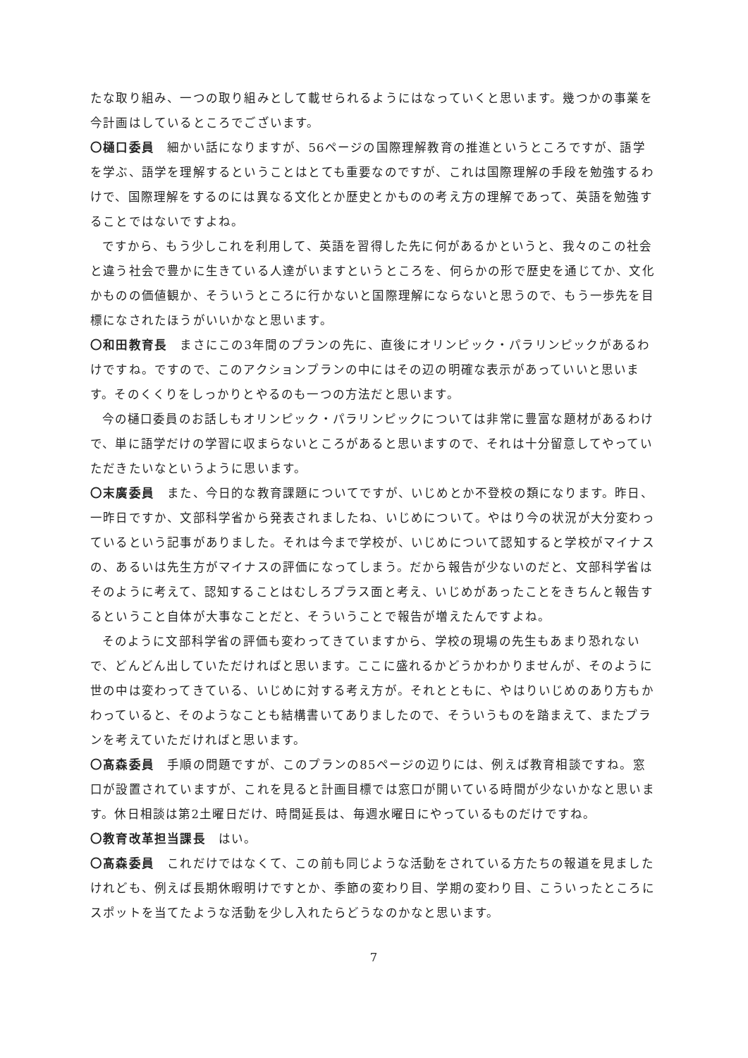たな取り組み、一つの取り組みとして載せられるようにはなっていくと思います。幾つかの事業を今計画はしているところでございます。
〇樋口委員　細かい話になりますが、56ページの国際理解教育の推進というところですが、語学を学ぶ、語学を理解するということはとても重要なのですが、これは国際理解の手段を勉強するわけで、国際理解をするのには異なる文化とか歴史とかものの考え方の理解であって、英語を勉強することではないですよね。
ですから、もう少しこれを利用して、英語を習得した先に何があるかというと、我々のこの社会と違う社会で豊かに生きている人達がいますというところを、何らかの形で歴史を通じてか、文化かものの価値観か、そういうところに行かないと国際理解にならないと思うので、もう一歩先を目標になされたほうがいいかなと思います。
〇和田教育長　まさにこの3年間のプランの先に、直後にオリンピック・パラリンピックがあるわけですね。ですので、このアクションプランの中にはその辺の明確な表示があっていいと思います。そのくくりをしっかりとやるのも一つの方法だと思います。
今の樋口委員のお話しもオリンピック・パラリンピックについては非常に豊富な題材があるわけで、単に語学だけの学習に収まらないところがあると思いますので、それは十分留意してやっていただきたいなというように思います。
〇末廣委員　また、今日的な教育課題についてですが、いじめとか不登校の類になります。昨日、一昨日ですか、文部科学省から発表されましたね、いじめについて。やはり今の状況が大分変わっているという記事がありました。それは今まで学校が、いじめについて認知すると学校がマイナスの、あるいは先生方がマイナスの評価になってしまう。だから報告が少ないのだと、文部科学省はそのように考えて、認知することはむしろプラス面と考え、いじめがあったことをきちんと報告するということ自体が大事なことだと、そういうことで報告が増えたんですよね。
そのように文部科学省の評価も変わってきていますから、学校の現場の先生もあまり恐れないで、どんどん出していただければと思います。ここに盛れるかどうかわかりませんが、そのように世の中は変わってきている、いじめに対する考え方が。それとともに、やはりいじめのあり方もかわっていると、そのようなことも結構書いてありましたので、そういうものを踏まえて、またプランを考えていただければと思います。
〇髙森委員　手順の問題ですが、このプランの85ページの辺りには、例えば教育相談ですね。窓口が設置されていますが、これを見ると計画目標では窓口が開いている時間が少ないかなと思います。休日相談は第2土曜日だけ、時間延長は、毎週水曜日にやっているものだけですね。
〇教育改革担当課長　はい。
〇髙森委員　これだけではなくて、この前も同じような活動をされている方たちの報道を見ましたけれども、例えば長期休暇明けですとか、季節の変わり目、学期の変わり目、こういったところにスポットを当てたような活動を少し入れたらどうなのかなと思います。
7